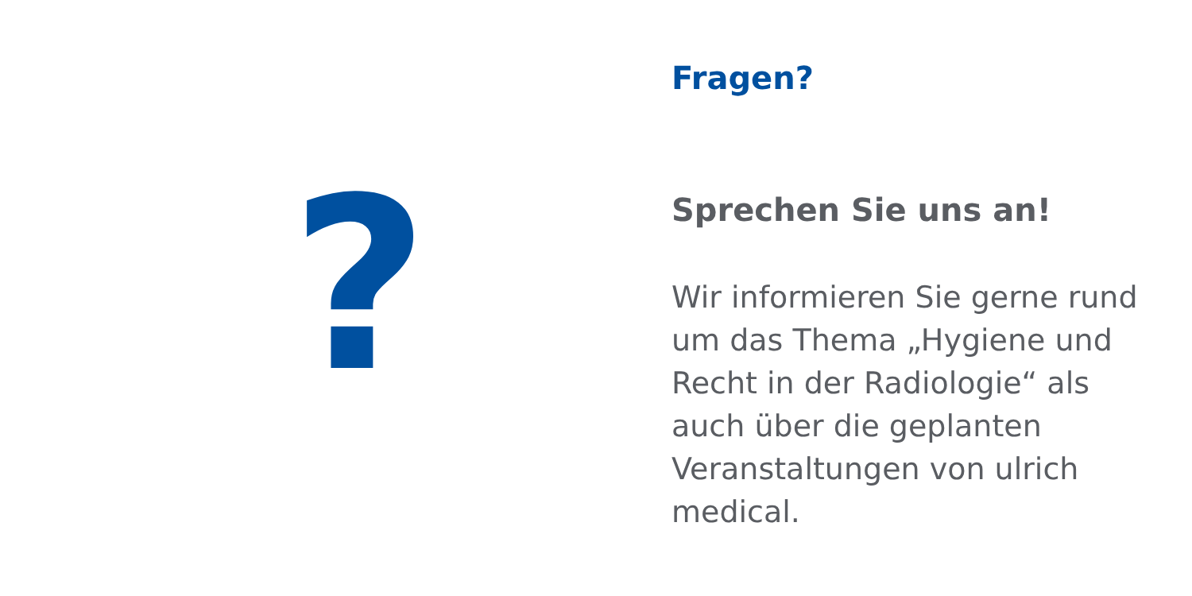?
Fragen?
Sprechen Sie uns an!
Wir informieren Sie gerne rund um das Thema „Hygiene und Recht in der Radiologie“ als auch über die geplanten Veranstaltungen von ulrich medical.